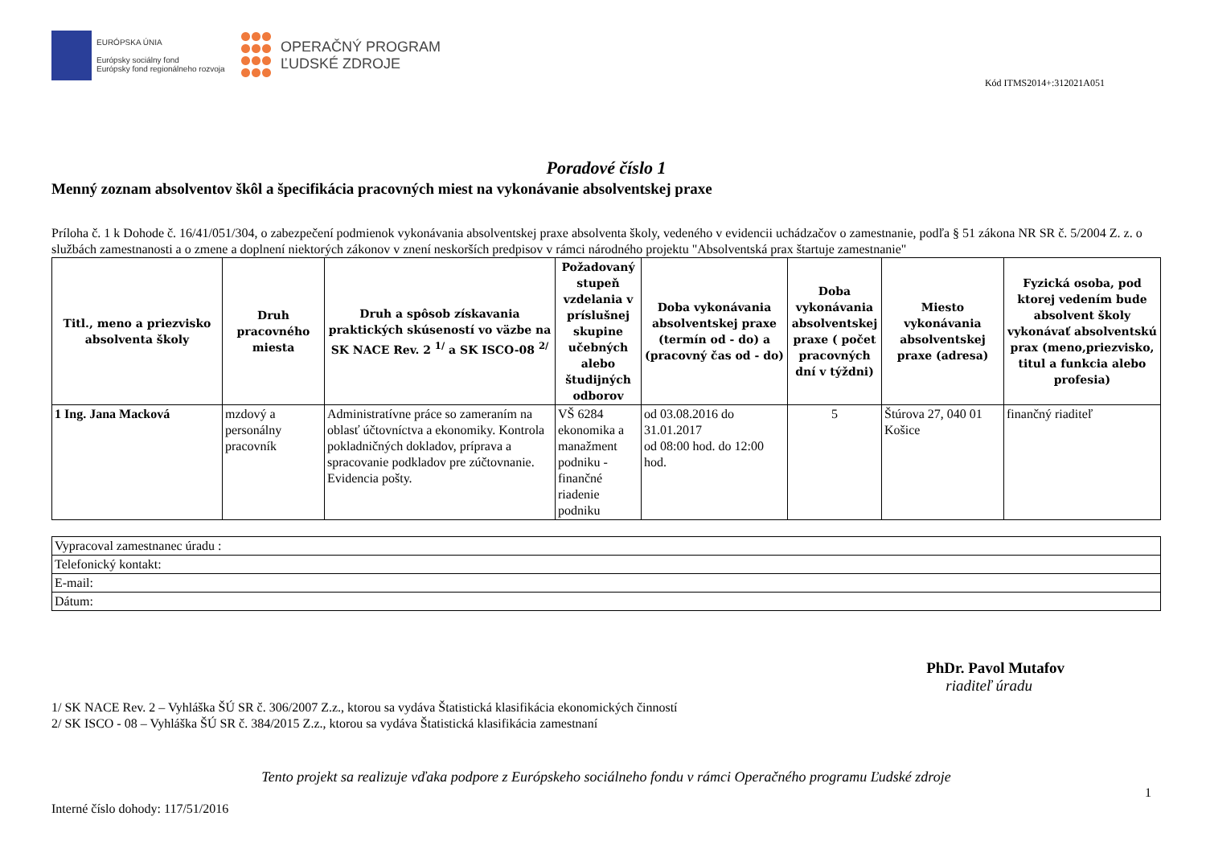EURÓPSKA ÚNIA
Európsky sociálny fond
Európsky fond regionálneho rozvoja
OPERAČNÝ PROGRAM
ĽUDSKÉ ZDROJE
Kód ITMS2014+:312021A051
Poradové číslo 1
Menný zoznam absolventov škôl a špecifikácia pracovných miest na vykonávanie absolventskej praxe
Príloha č. 1 k Dohode č. 16/41/051/304, o zabezpečení podmienok vykonávania absolventskej praxe absolventa školy, vedeného v evidencii uchádzačov o zamestnanie, podľa § 51 zákona NR SR č. 5/2004 Z. z. o službách zamestnanosti a o zmene a doplnení niektorých zákonov v znení neskorších predpisov v rámci národného projektu "Absolventská prax štartuje zamestnanie"
| Titl., meno a priezvisko absolventa školy | Druh pracovného miesta | Druh a spôsob získavania praktických skúseností vo väzbe na SK NACE Rev. 2 <sup>1/</sup> a SK ISCO-08 <sup>2/</sup> | Požadovaný stupeň vzdelania v príslušnej skupine učebných alebo študijných odborov | Doba vykonávania absolventskej praxe (termín od - do) a (pracovný čas od - do) | Doba vykonávania absolventskej praxe ( počet pracovných dní v týždni) | Miesto vykonávania absolventskej praxe (adresa) | Fyzická osoba, pod ktorej vedením bude absolvent školy vykonávať absolventskú prax (meno,priezvisko, titul a funkcia alebo profesia) |
| --- | --- | --- | --- | --- | --- | --- | --- |
| 1 Ing. Jana Macková | mzdový a personálny pracovník | Administratívne práce so zameraním na oblasť účtovníctva a ekonomiky. Kontrola pokladničných dokladov, príprava a spracovanie podkladov pre zúčtovnanie. Evidencia pošty. | VŠ 6284 ekonomika a manažment podniku - finančné riadenie podniku | od 03.08.2016 do 31.01.2017 od 08:00 hod. do 12:00 hod. | 5 | Štúrova 27, 040 01 Košice | finančný riaditeľ |
| Vypracoval zamestnanec úradu : |
| Telefonický kontakt: |
| E-mail: |
| Dátum: |
PhDr. Pavol Mutafov
riaditeľ úradu
1/ SK NACE Rev. 2 – Vyhláška ŠÚ SR č. 306/2007 Z.z., ktorou sa vydáva Štatistická klasifikácia ekonomických činností
2/ SK ISCO - 08 – Vyhláška ŠÚ SR č. 384/2015 Z.z., ktorou sa vydáva Štatistická klasifikácia zamestnaní
Tento projekt sa realizuje vďaka podpore z Európskeho sociálneho fondu v rámci Operačného programu Ľudské zdroje
1
Interné číslo dohody: 117/51/2016